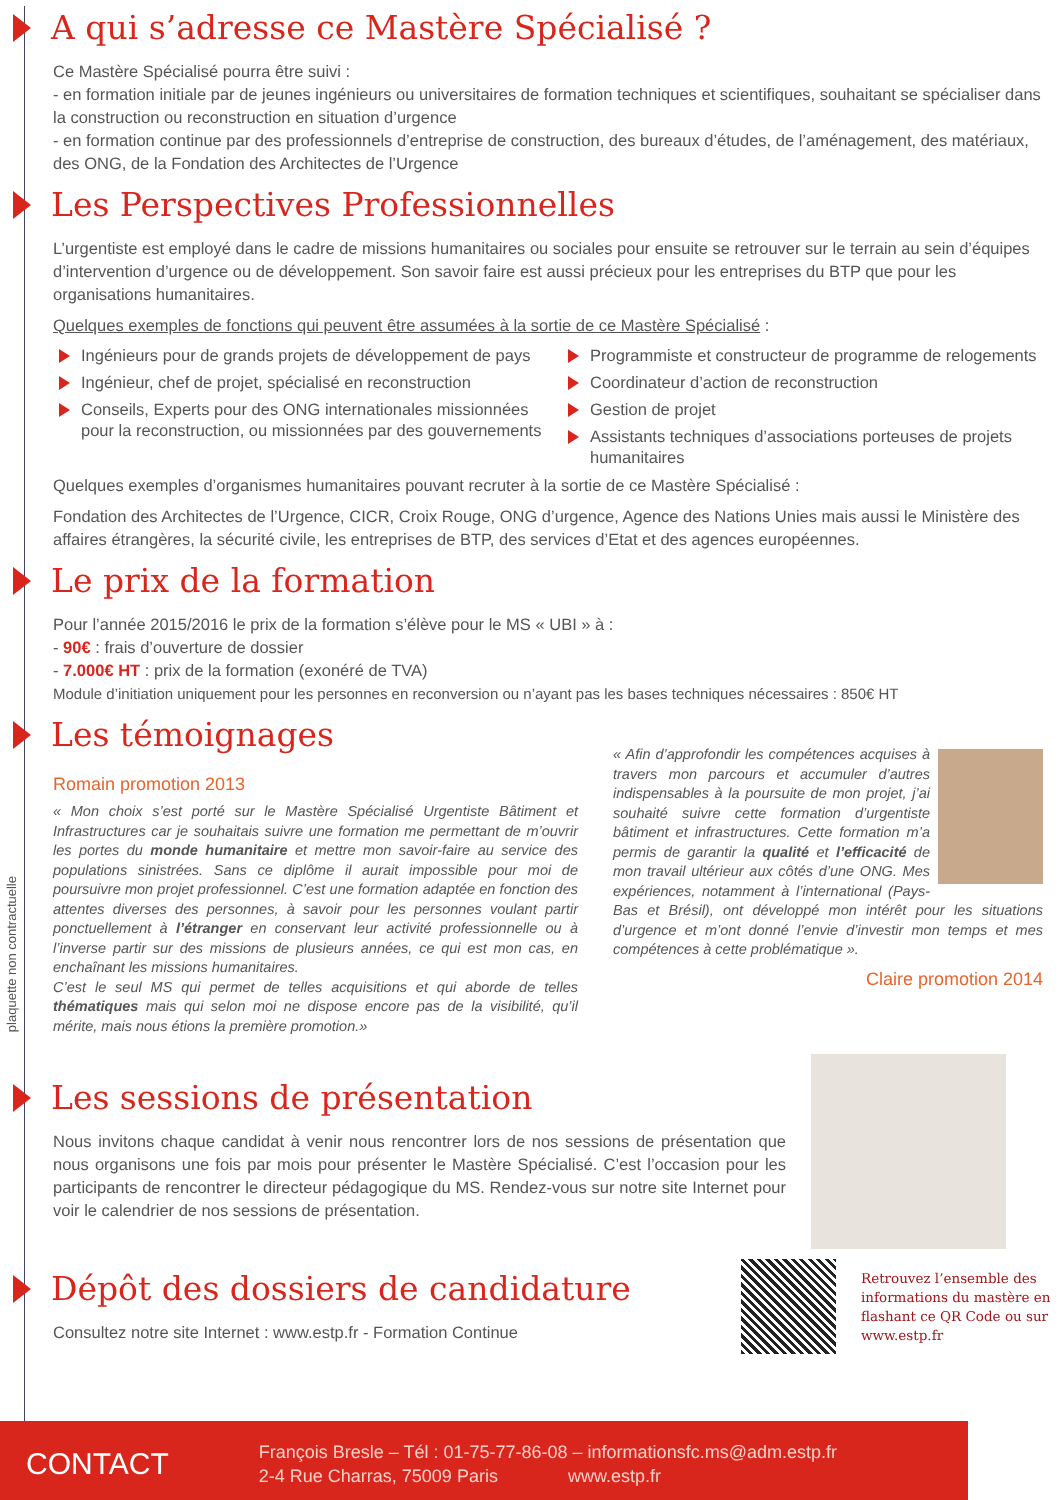plaquette non contractuelle
A qui s’adresse ce Mastère Spécialisé ?
Ce Mastère Spécialisé pourra être suivi :
- en formation initiale par de jeunes ingénieurs ou universitaires de formation techniques et scientifiques, souhaitant se spécialiser dans la construction ou reconstruction en situation d’urgence
- en formation continue par des professionnels d’entreprise de construction, des bureaux d’études, de l’aménagement, des matériaux, des ONG, de la Fondation des Architectes de l’Urgence
Les Perspectives Professionnelles
L’urgentiste est employé dans le cadre de missions humanitaires ou sociales pour ensuite se retrouver sur le terrain au sein d’équipes d’intervention d’urgence ou de développement. Son savoir faire est aussi précieux pour les entreprises du BTP que pour les organisations humanitaires.
Quelques exemples de fonctions qui peuvent être assumées à la sortie de ce Mastère Spécialisé :
Ingénieurs pour de grands projets de développement de pays
Ingénieur, chef de projet, spécialisé en reconstruction
Conseils, Experts pour des ONG internationales missionnées pour la reconstruction, ou missionnées par des gouvernements
Programmiste et constructeur de programme de relogements
Coordinateur d’action de reconstruction
Gestion de projet
Assistants techniques d’associations porteuses de projets humanitaires
Quelques exemples d’organismes humanitaires pouvant recruter à la sortie de ce Mastère Spécialisé :
Fondation des Architectes de l’Urgence, CICR, Croix Rouge, ONG d’urgence, Agence des Nations Unies mais aussi le Ministère des affaires étrangères, la sécurité civile, les entreprises de BTP, des services d’Etat et des agences européennes.
Le prix de la formation
Pour l’année 2015/2016 le prix de la formation s’élève pour le MS « UBI » à :
- 90€ : frais d’ouverture de dossier
- 7.000€ HT : prix de la formation (exonéré de TVA)
Module d’initiation uniquement pour les personnes en reconversion ou n’ayant pas les bases techniques nécessaires : 850€ HT
Les témoignages
Romain promotion 2013
« Mon choix s’est porté sur le Mastère Spécialisé Urgentiste Bâtiment et Infrastructures car je souhaitais suivre une formation me permettant de m’ouvrir les portes du monde humanitaire et mettre mon savoir-faire au service des populations sinistrées. Sans ce diplôme il aurait impossible pour moi de poursuivre mon projet professionnel. C’est une formation adaptée en fonction des attentes diverses des personnes, à savoir pour les personnes voulant partir ponctuellement à l’étranger en conservant leur activité professionnelle ou à l’inverse partir sur des missions de plusieurs années, ce qui est mon cas, en enchaînant les missions humanitaires.
C’est le seul MS qui permet de telles acquisitions et qui aborde de telles thématiques mais qui selon moi ne dispose encore pas de la visibilité, qu’il mérite, mais nous étions la première promotion.»
« Afin d’approfondir les compétences acquises à travers mon parcours et accumuler d’autres indispensables à la poursuite de mon projet, j’ai souhaité suivre cette formation d’urgentiste bâtiment et infrastructures. Cette formation m’a permis de garantir la qualité et l’efficacité de mon travail ultérieur aux côtés d’une ONG. Mes expériences, notamment à l’international (Pays-Bas et Brésil), ont développé mon intérêt pour les situations d’urgence et m’ont donné l’envie d’investir mon temps et mes compétences à cette problématique ».
Claire promotion 2014
Les sessions de présentation
Nous invitons chaque candidat à venir nous rencontrer lors de nos sessions de présentation que nous organisons une fois par mois pour présenter le Mastère Spécialisé. C’est l’occasion pour les participants de rencontrer le directeur pédagogique du MS. Rendez-vous sur notre site Internet pour voir le calendrier de nos sessions de présentation.
Dépôt des dossiers de candidature
Consultez notre site Internet : www.estp.fr - Formation Continue
Retrouvez l’ensemble des informations du mastère en flashant ce QR Code ou sur www.estp.fr
CONTACT
François Bresle – Tél : 01-75-77-86-08 – informationsfc.ms@adm.estp.fr
2-4 Rue Charras, 75009 Paris www.estp.fr